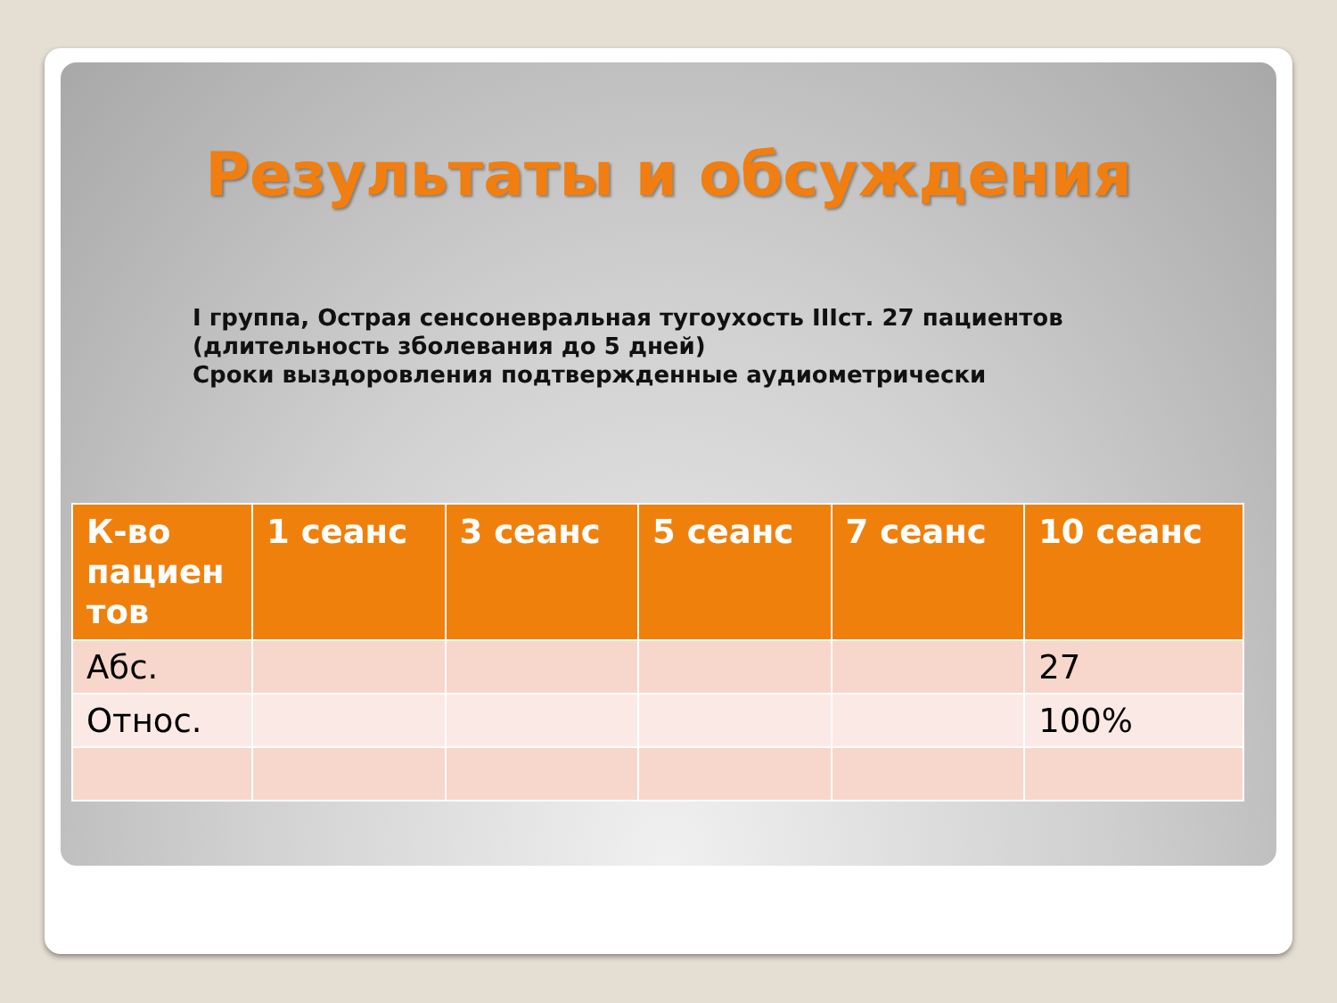Результаты и обсуждения
I группа, Острая сенсоневральная тугоухость IIIст. 27 пациентов
(длительность зболевания до 5 дней)
Сроки выздоровления подтвержденные аудиометрически
| К-во пациен тов | 1 сеанс | 3 сеанс | 5 сеанс | 7 сеанс | 10 сеанс |
| --- | --- | --- | --- | --- | --- |
| Абс. | | | | | 27 |
| Относ. | | | | | 100% |